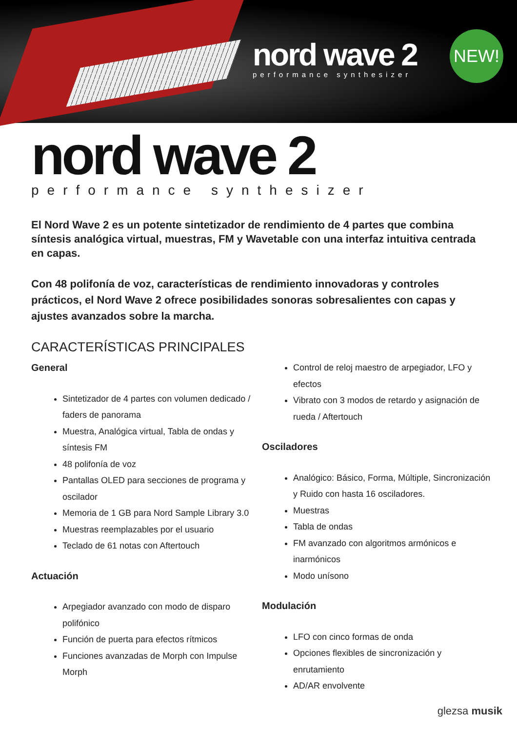nord wave 2
performance synthesizer
NEW!
nord wave 2
performance synthesizer
El Nord Wave 2 es un potente sintetizador de rendimiento de 4 partes que combina síntesis analógica virtual, muestras, FM y Wavetable con una interfaz intuitiva centrada en capas.
Con 48 polifonía de voz, características de rendimiento innovadoras y controles prácticos, el Nord Wave 2 ofrece posibilidades sonoras sobresalientes con capas y ajustes avanzados sobre la marcha.
CARACTERÍSTICAS PRINCIPALES
General
Sintetizador de 4 partes con volumen dedicado / faders de panorama
Muestra, Analógica virtual, Tabla de ondas y síntesis FM
48 polifonía de voz
Pantallas OLED para secciones de programa y oscilador
Memoria de 1 GB para Nord Sample Library 3.0
Muestras reemplazables por el usuario
Teclado de 61 notas con Aftertouch
Actuación
Arpegiador avanzado con modo de disparo polifónico
Función de puerta para efectos rítmicos
Funciones avanzadas de Morph con Impulse Morph
Control de reloj maestro de arpegiador, LFO y efectos
Vibrato con 3 modos de retardo y asignación de rueda / Aftertouch
Osciladores
Analógico: Básico, Forma, Múltiple, Sincronización y Ruido con hasta 16 osciladores.
Muestras
Tabla de ondas
FM avanzado con algoritmos armónicos e inarmónicos
Modo unísono
Modulación
LFO con cinco formas de onda
Opciones flexibles de sincronización y enrutamiento
AD/AR envolvente
glezsa musik